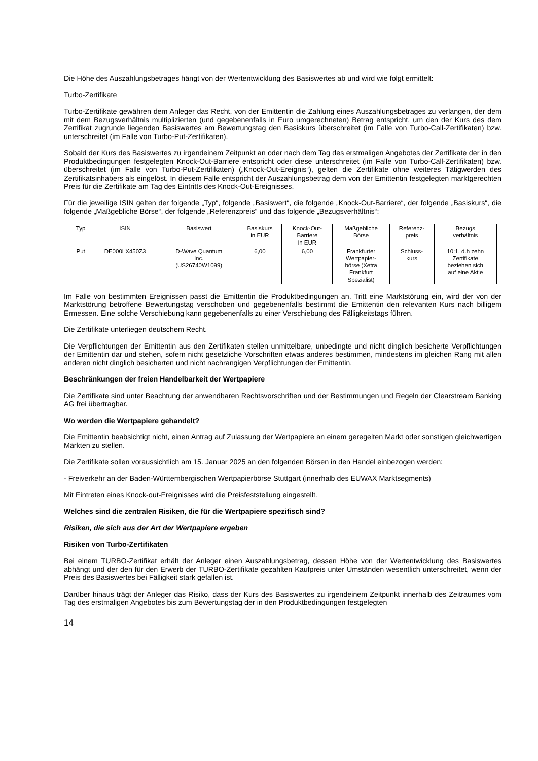Die Höhe des Auszahlungsbetrages hängt von der Wertentwicklung des Basiswertes ab und wird wie folgt ermittelt:
Turbo-Zertifikate
Turbo-Zertifikate gewähren dem Anleger das Recht, von der Emittentin die Zahlung eines Auszahlungsbetrages zu verlangen, der dem mit dem Bezugsverhältnis multiplizierten (und gegebenenfalls in Euro umgerechneten) Betrag entspricht, um den der Kurs des dem Zertifikat zugrunde liegenden Basiswertes am Bewertungstag den Basiskurs überschreitet (im Falle von Turbo-Call-Zertifikaten) bzw. unterschreitet (im Falle von Turbo-Put-Zertifikaten).
Sobald der Kurs des Basiswertes zu irgendeinem Zeitpunkt an oder nach dem Tag des erstmaligen Angebotes der Zertifikate der in den Produktbedingungen festgelegten Knock-Out-Barriere entspricht oder diese unterschreitet (im Falle von Turbo-Call-Zertifikaten) bzw. überschreitet (im Falle von Turbo-Put-Zertifikaten) („Knock-Out-Ereignis“), gelten die Zertifikate ohne weiteres Tätigwerden des Zertifikatsinhabers als eingelöst. In diesem Falle entspricht der Auszahlungsbetrag dem von der Emittentin festgelegten marktgerechten Preis für die Zertifikate am Tag des Eintritts des Knock-Out-Ereignisses.
Für die jeweilige ISIN gelten der folgende „Typ“, folgende „Basiswert“, die folgende „Knock-Out-Barriere“, der folgende „Basiskurs“, die folgende „Maßgebliche Börse“, der folgende „Referenzpreis“ und das folgende „Bezugsverhältnis“:
| Typ | ISIN | Basiswert | Basiskurs in EUR | Knock-Out- Barriere in EUR | Maßgebliche Börse | Referenz- preis | Bezugs verhältnis |
| --- | --- | --- | --- | --- | --- | --- | --- |
| Put | DE000LX450Z3 | D-Wave Quantum Inc. (US26740W1099) | 6,00 | 6,00 | Frankfurter Wertpapier- börse (Xetra Frankfurt Spezialist) | Schluss- kurs | 10:1, d.h zehn Zertifikate beziehen sich auf eine Aktie |
Im Falle von bestimmten Ereignissen passt die Emittentin die Produktbedingungen an. Tritt eine Marktstörung ein, wird der von der Marktstörung betroffene Bewertungstag verschoben und gegebenenfalls bestimmt die Emittentin den relevanten Kurs nach billigem Ermessen. Eine solche Verschiebung kann gegebenenfalls zu einer Verschiebung des Fälligkeitstags führen.
Die Zertifikate unterliegen deutschem Recht.
Die Verpflichtungen der Emittentin aus den Zertifikaten stellen unmittelbare, unbedingte und nicht dinglich besicherte Verpflichtungen der Emittentin dar und stehen, sofern nicht gesetzliche Vorschriften etwas anderes bestimmen, mindestens im gleichen Rang mit allen anderen nicht dinglich besicherten und nicht nachrangigen Verpflichtungen der Emittentin.
Beschränkungen der freien Handelbarkeit der Wertpapiere
Die Zertifikate sind unter Beachtung der anwendbaren Rechtsvorschriften und der Bestimmungen und Regeln der Clearstream Banking AG frei übertragbar.
Wo werden die Wertpapiere gehandelt?
Die Emittentin beabsichtigt nicht, einen Antrag auf Zulassung der Wertpapiere an einem geregelten Markt oder sonstigen gleichwertigen Märkten zu stellen.
Die Zertifikate sollen voraussichtlich am 15. Januar 2025 an den folgenden Börsen in den Handel einbezogen werden:
- Freiverkehr an der Baden-Württembergischen Wertpapierbörse Stuttgart (innerhalb des EUWAX Marktsegments)
Mit Eintreten eines Knock-out-Ereignisses wird die Preisfeststellung eingestellt.
Welches sind die zentralen Risiken, die für die Wertpapiere spezifisch sind?
Risiken, die sich aus der Art der Wertpapiere ergeben
Risiken von Turbo-Zertifikaten
Bei einem TURBO-Zertifikat erhält der Anleger einen Auszahlungsbetrag, dessen Höhe von der Wertentwicklung des Basiswertes abhängt und der den für den Erwerb der TURBO-Zertifikate gezahlten Kaufpreis unter Umständen wesentlich unterschreitet, wenn der Preis des Basiswertes bei Fälligkeit stark gefallen ist.
Darüber hinaus trägt der Anleger das Risiko, dass der Kurs des Basiswertes zu irgendeinem Zeitpunkt innerhalb des Zeitraumes vom Tag des erstmaligen Angebotes bis zum Bewertungstag der in den Produktbedingungen festgelegten
14